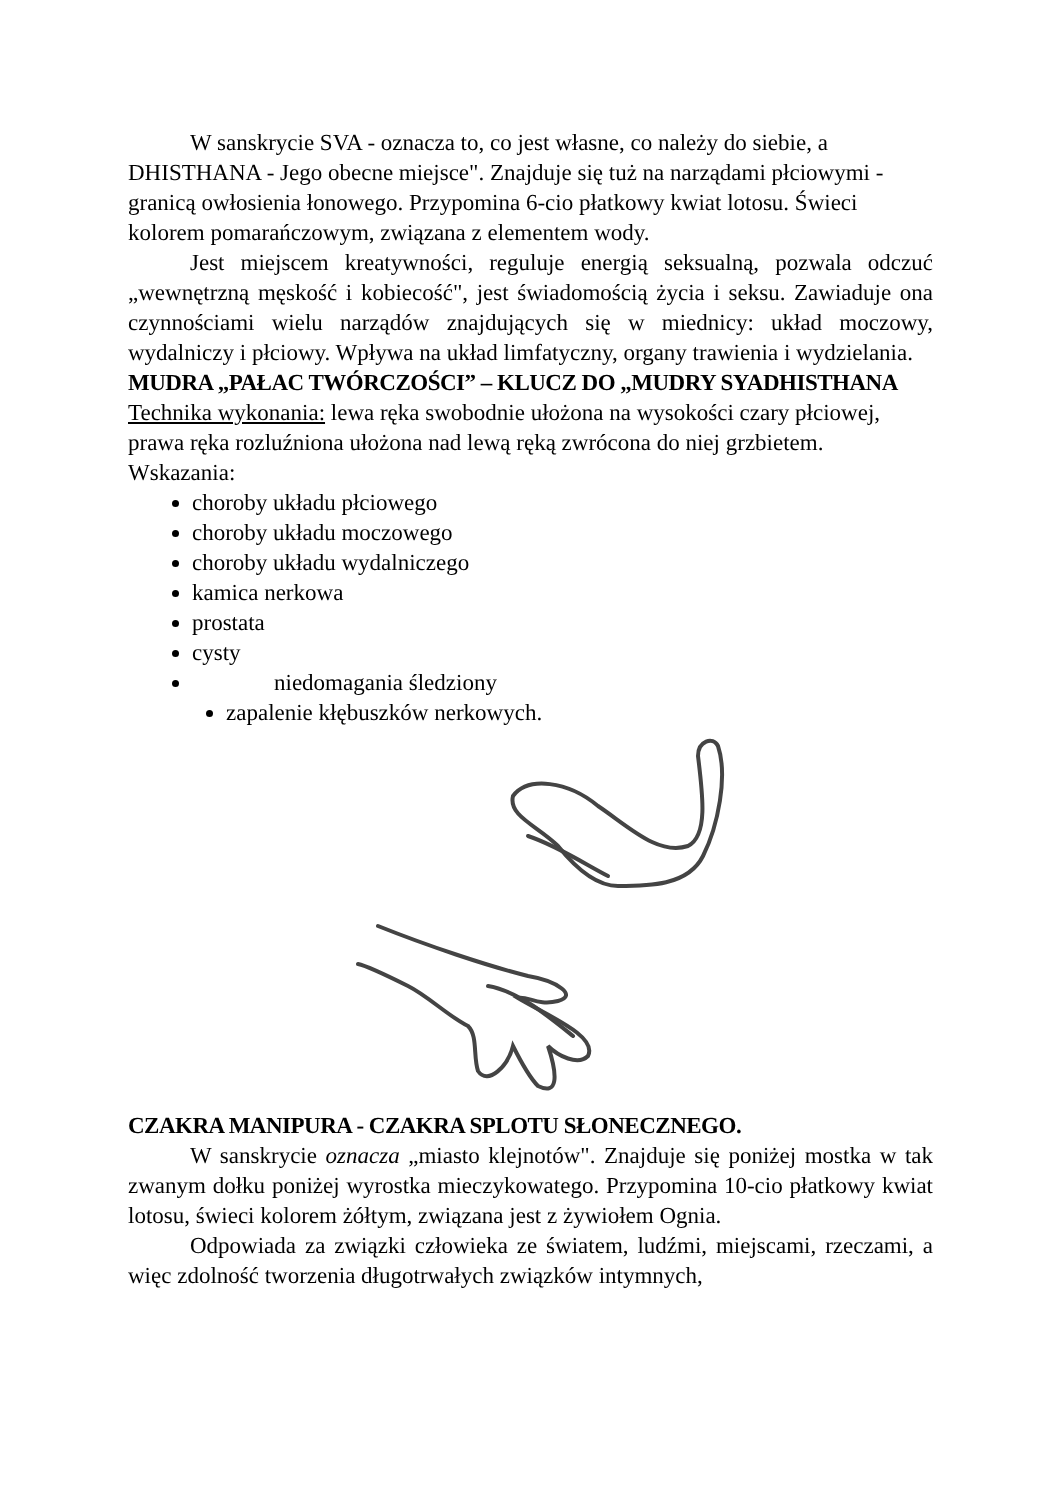W sanskrycie SVA - oznacza to, co jest własne, co należy do siebie, a DHISTHANA - Jego obecne miejsce". Znajduje się tuż na narządami płciowymi - granicą owłosienia łonowego. Przypomina 6-cio płatkowy kwiat lotosu. Świeci kolorem pomarańczowym, związana z elementem wody.
Jest miejscem kreatywności, reguluje energią seksualną, pozwala odczuć „wewnętrzną męskość i kobiecość", jest świadomością życia i seksu. Zawiaduje ona czynnościami wielu narządów znajdujących się w miednicy: układ moczowy, wydalniczy i płciowy. Wpływa na układ limfatyczny, organy trawienia i wydzielania.
MUDRA „PAŁAC TWÓRCZOŚCI” – KLUCZ DO „MUDRY SYADHISTHANA
Technika wykonania: lewa ręka swobodnie ułożona na wysokości czary płciowej, prawa ręka rozluźniona ułożona nad lewą ręką zwrócona do niej grzbietem. Wskazania:
choroby układu płciowego
choroby układu moczowego
choroby układu wydalniczego
kamica nerkowa
prostata
cysty
niedomagania śledziony
zapalenie kłębuszków nerkowych.
CZAKRA MANIPURA - CZAKRA SPLOTU SŁONECZNEGO.
W sanskrycie oznacza „miasto klejnotów". Znajduje się poniżej mostka w tak zwanym dołku poniżej wyrostka mieczykowatego. Przypomina 10-cio płatkowy kwiat lotosu, świeci kolorem żółtym, związana jest z żywiołem Ognia.
Odpowiada za związki człowieka ze światem, ludźmi, miejscami, rzeczami, a więc zdolność tworzenia długotrwałych związków intymnych,